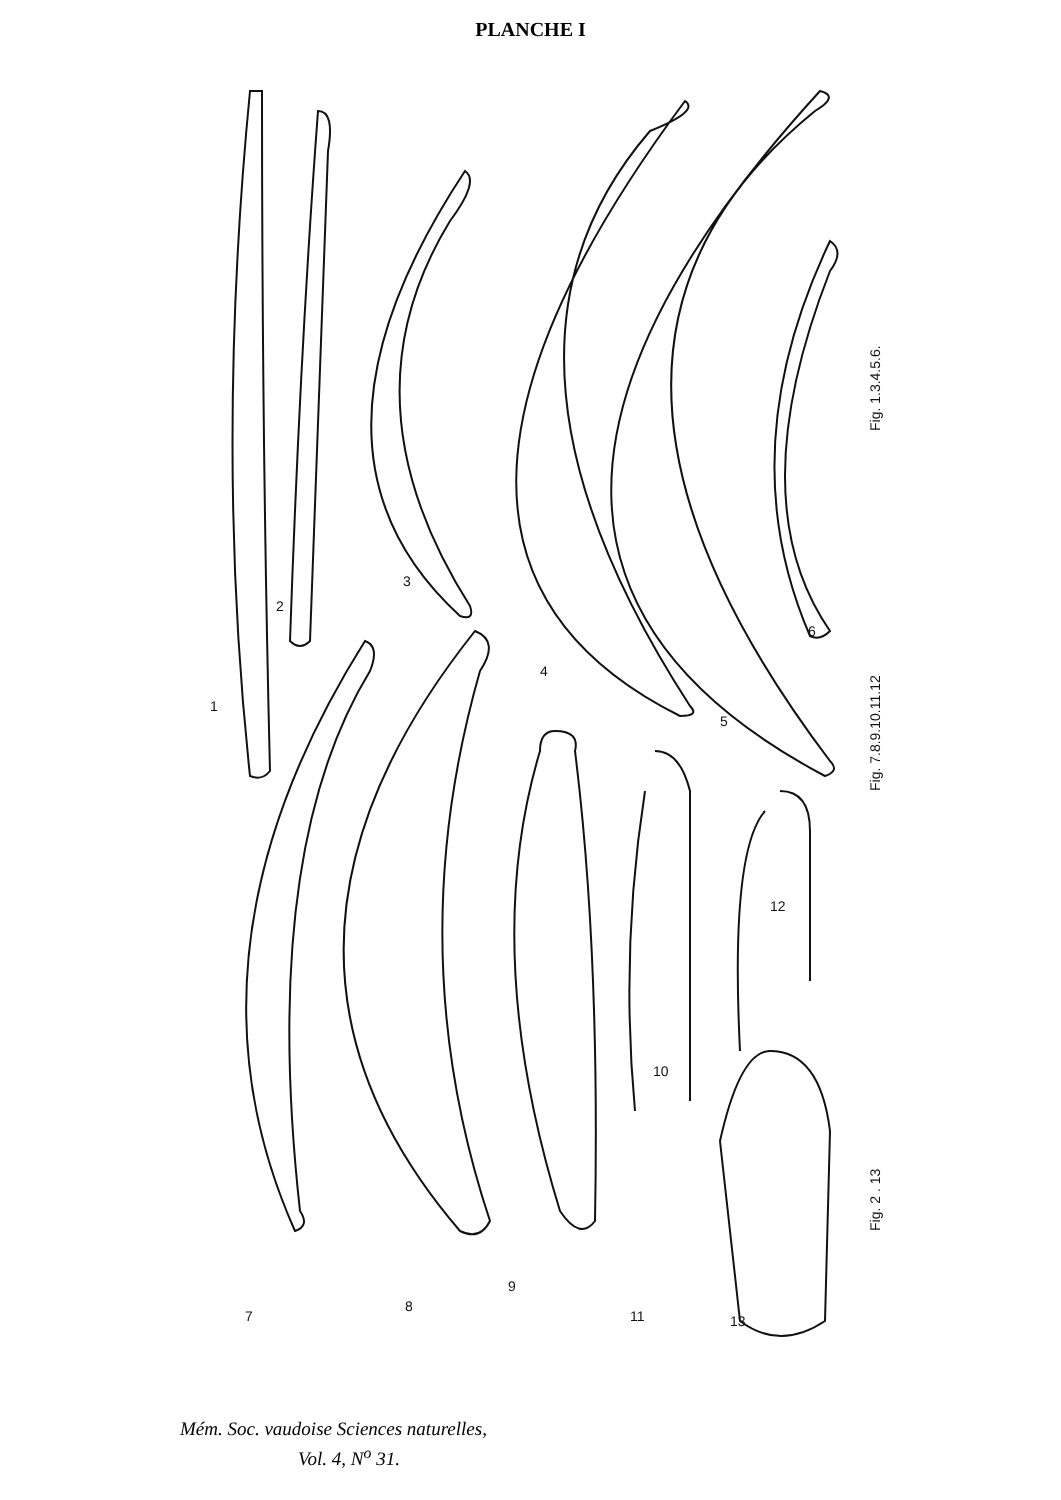PLANCHE I
1
2
3
4
5
6
7
8
9
10
11
12
13
Fig. 1.3.4.5.6.
Fig. 7.8.9.10.11.12
Fig. 2 . 13
Mém. Soc. vaudoise Sciences naturelles,
Vol. 4, N<sup>o</sup> 31.